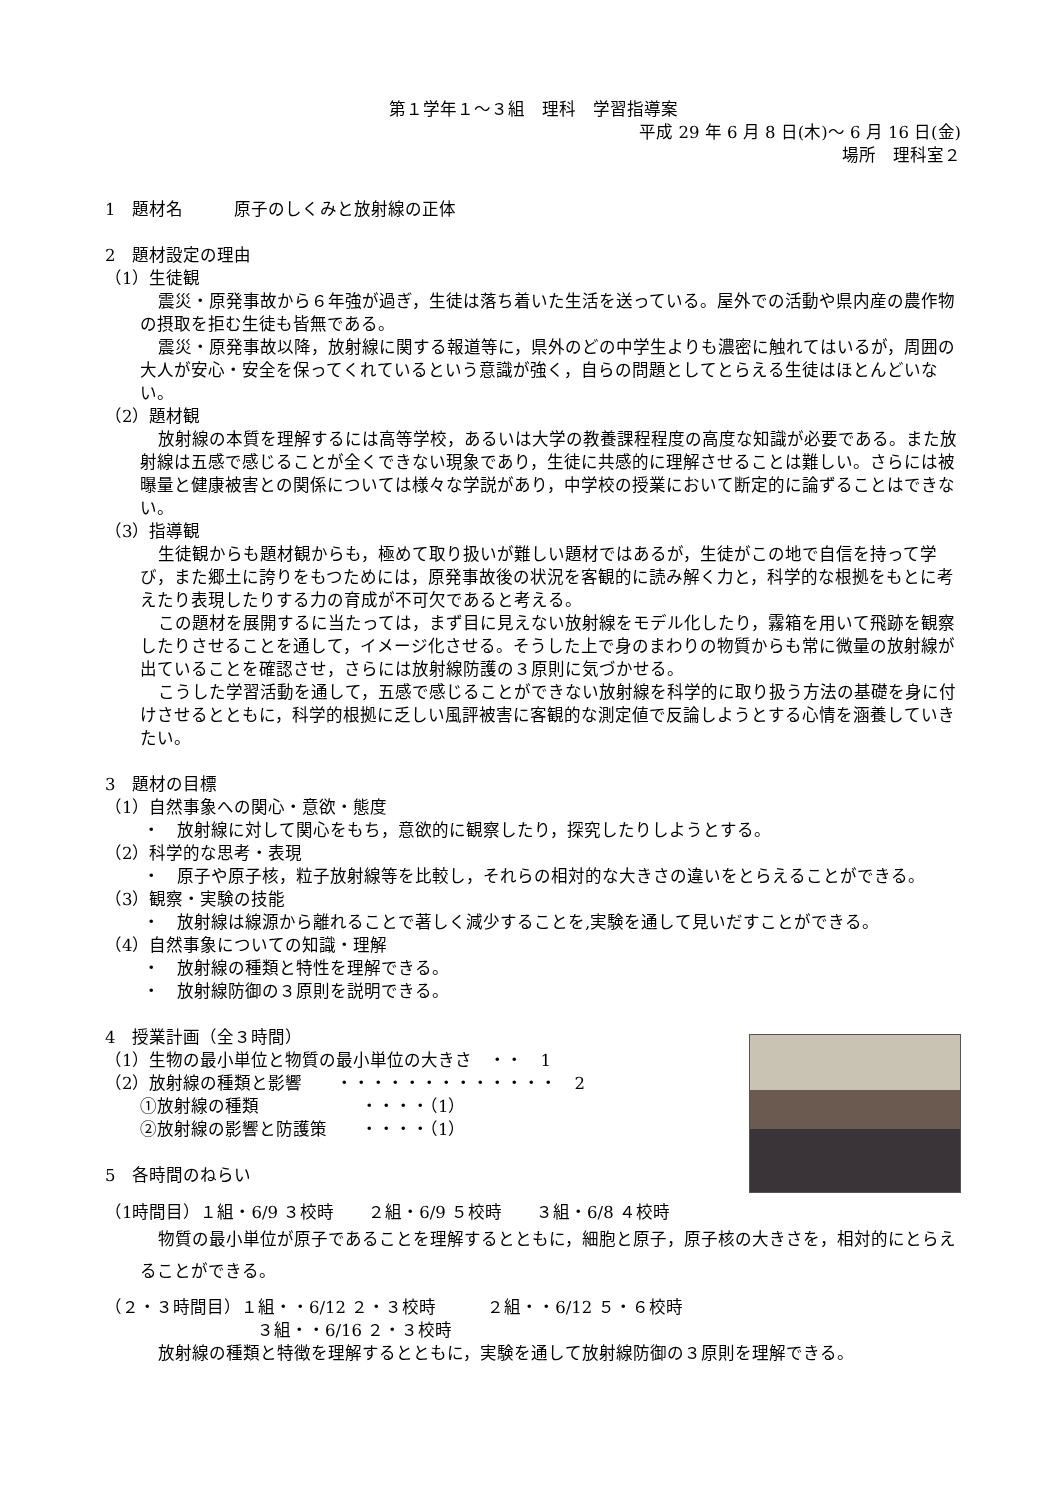第１学年１～３組　理科　学習指導案
平成 29 年 6 月 8 日(木)～ 6 月 16 日(金)
場所　理科室２
1　題材名　　　原子のしくみと放射線の正体
2　題材設定の理由
（1）生徒観
震災・原発事故から６年強が過ぎ，生徒は落ち着いた生活を送っている。屋外での活動や県内産の農作物の摂取を拒む生徒も皆無である。
震災・原発事故以降，放射線に関する報道等に，県外のどの中学生よりも濃密に触れてはいるが，周囲の大人が安心・安全を保ってくれているという意識が強く，自らの問題としてとらえる生徒はほとんどいない。
（2）題材観
放射線の本質を理解するには高等学校，あるいは大学の教養課程程度の高度な知識が必要である。また放射線は五感で感じることが全くできない現象であり，生徒に共感的に理解させることは難しい。さらには被曝量と健康被害との関係については様々な学説があり，中学校の授業において断定的に論ずることはできない。
（3）指導観
生徒観からも題材観からも，極めて取り扱いが難しい題材ではあるが，生徒がこの地で自信を持って学び，また郷土に誇りをもつためには，原発事故後の状況を客観的に読み解く力と，科学的な根拠をもとに考えたり表現したりする力の育成が不可欠であると考える。
この題材を展開するに当たっては，まず目に見えない放射線をモデル化したり，霧箱を用いて飛跡を観察したりさせることを通して，イメージ化させる。そうした上で身のまわりの物質からも常に微量の放射線が出ていることを確認させ，さらには放射線防護の３原則に気づかせる。
こうした学習活動を通して，五感で感じることができない放射線を科学的に取り扱う方法の基礎を身に付けさせるとともに，科学的根拠に乏しい風評被害に客観的な測定値で反論しようとする心情を涵養していきたい。
3　題材の目標
（1）自然事象への関心・意欲・態度
・　放射線に対して関心をもち，意欲的に観察したり，探究したりしようとする。
（2）科学的な思考・表現
・　原子や原子核，粒子放射線等を比較し，それらの相対的な大きさの違いをとらえることができる。
（3）観察・実験の技能
・　放射線は線源から離れることで著しく減少することを,実験を通して見いだすことができる。
（4）自然事象についての知識・理解
・　放射線の種類と特性を理解できる。
・　放射線防御の３原則を説明できる。
4　授業計画（全３時間）
（1）生物の最小単位と物質の最小単位の大きさ　・・　1
（2）放射線の種類と影響　　・・・・・・・・・・・・・　2
①放射線の種類　　　　　　・・・・（1）
②放射線の影響と防護策　　・・・・（1）
5　各時間のねらい
（1時間目）１組・6/9 ３校時　　２組・6/9 ５校時　　３組・6/8 ４校時
物質の最小単位が原子であることを理解するとともに，細胞と原子，原子核の大きさを，相対的にとらえることができる。
（２・３時間目）１組・・6/12 ２・３校時　　　２組・・6/12 ５・６校時
３組・・6/16 ２・３校時
放射線の種類と特徴を理解するとともに，実験を通して放射線防御の３原則を理解できる。